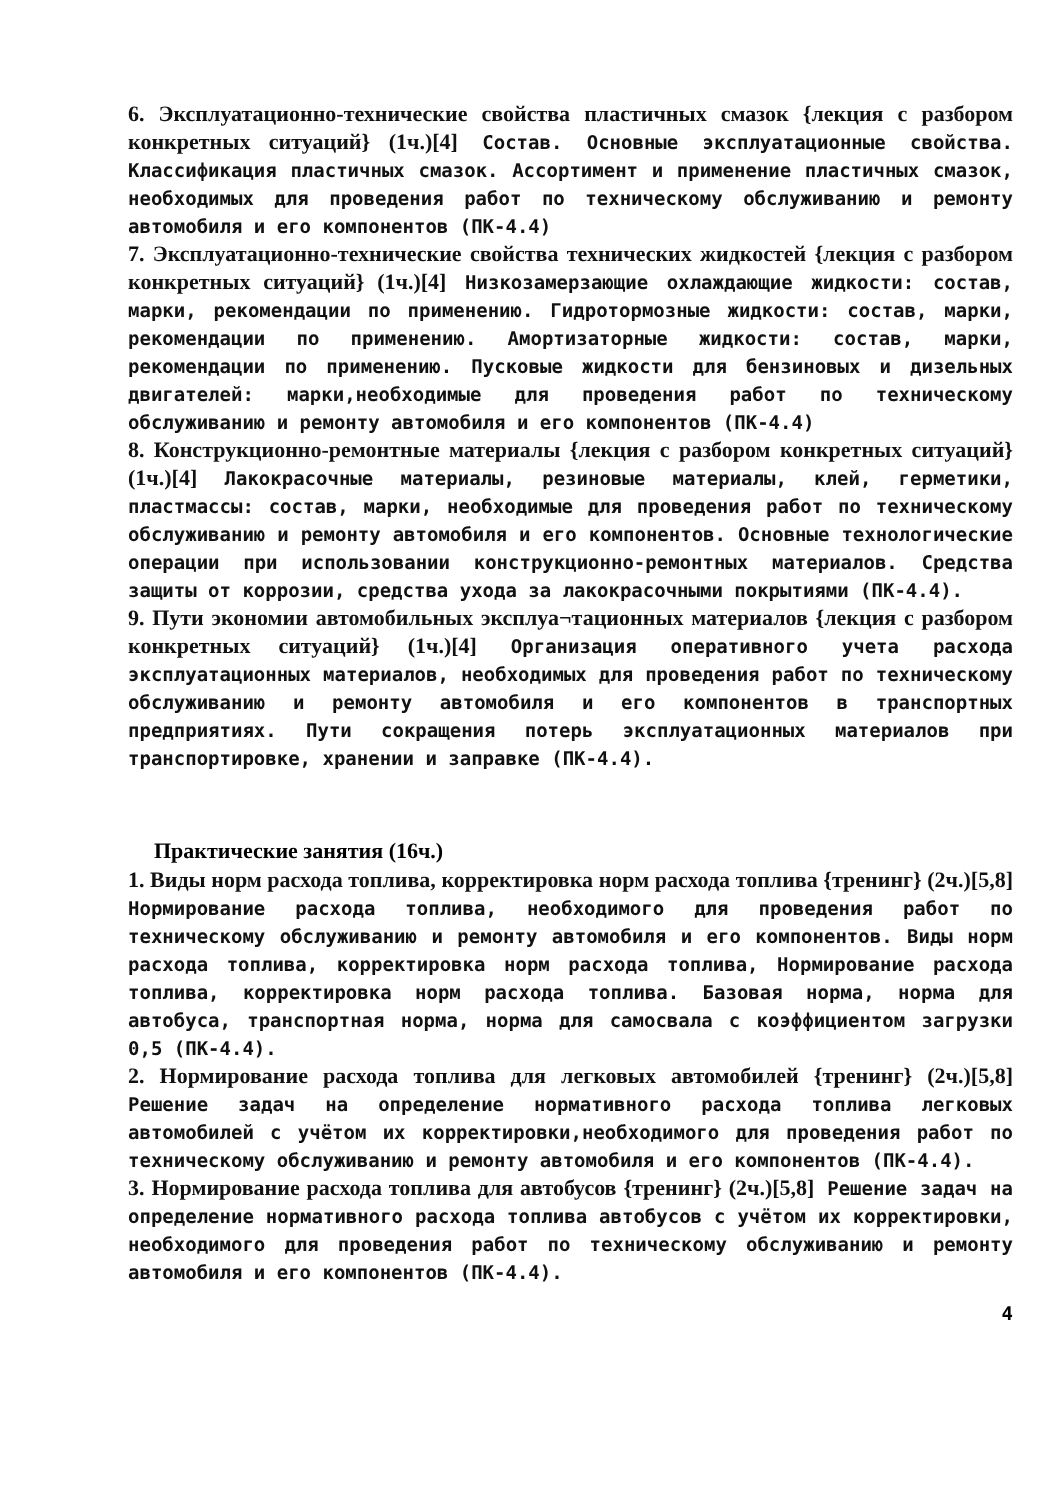6. Эксплуатационно-технические свойства пластичных смазок {лекция с разбором конкретных ситуаций} (1ч.)[4] Состав. Основные эксплуатационные свойства. Классификация пластичных смазок. Ассортимент и применение пластичных смазок, необходимых для проведения работ по техническому обслуживанию и ремонту автомобиля и его компонентов (ПК-4.4)
7. Эксплуатационно-технические свойства технических жидкостей {лекция с разбором конкретных ситуаций} (1ч.)[4] Низкозамерзающие охлаждающие жидкости: состав, марки, рекомендации по применению. Гидротормозные жидкости: состав, марки, рекомендации по применению. Амортизаторные жидкости: состав, марки, рекомендации по применению. Пусковые жидкости для бензиновых и дизельных двигателей: марки,необходимые для проведения работ по техническому обслуживанию и ремонту автомобиля и его компонентов (ПК-4.4)
8. Конструкционно-ремонтные материалы {лекция с разбором конкретных ситуаций} (1ч.)[4] Лакокрасочные материалы, резиновые материалы, клей, герметики, пластмассы: состав, марки, необходимые для проведения работ по техническому обслуживанию и ремонту автомобиля и его компонентов. Основные технологические операции при использовании конструкционно-ремонтных материалов. Средства защиты от коррозии, средства ухода за лакокрасочными покрытиями (ПК-4.4).
9. Пути экономии автомобильных эксплуа¬тационных материалов {лекция с разбором конкретных ситуаций} (1ч.)[4] Организация оперативного учета расхода эксплуатационных материалов, необходимых для проведения работ по техническому обслуживанию и ремонту автомобиля и его компонентов в транспортных предприятиях. Пути сокращения потерь эксплуатационных материалов при транспортировке, хранении и заправке (ПК-4.4).
Практические занятия (16ч.)
1. Виды норм расхода топлива, корректировка норм расхода топлива {тренинг} (2ч.)[5,8] Нормирование расхода топлива, необходимого для проведения работ по техническому обслуживанию и ремонту автомобиля и его компонентов. Виды норм расхода топлива, корректировка норм расхода топлива, Нормирование расхода топлива, корректировка норм расхода топлива. Базовая норма, норма для автобуса, транспортная норма, норма для самосвала с коэффициентом загрузки 0,5 (ПК-4.4).
2. Нормирование расхода топлива для легковых автомобилей {тренинг} (2ч.)[5,8] Решение задач на определение нормативного расхода топлива легковых автомобилей с учётом их корректировки,необходимого для проведения работ по техническому обслуживанию и ремонту автомобиля и его компонентов (ПК-4.4).
3. Нормирование расхода топлива для автобусов {тренинг} (2ч.)[5,8] Решение задач на определение нормативного расхода топлива автобусов с учётом их корректировки, необходимого для проведения работ по техническому обслуживанию и ремонту автомобиля и его компонентов (ПК-4.4).
4